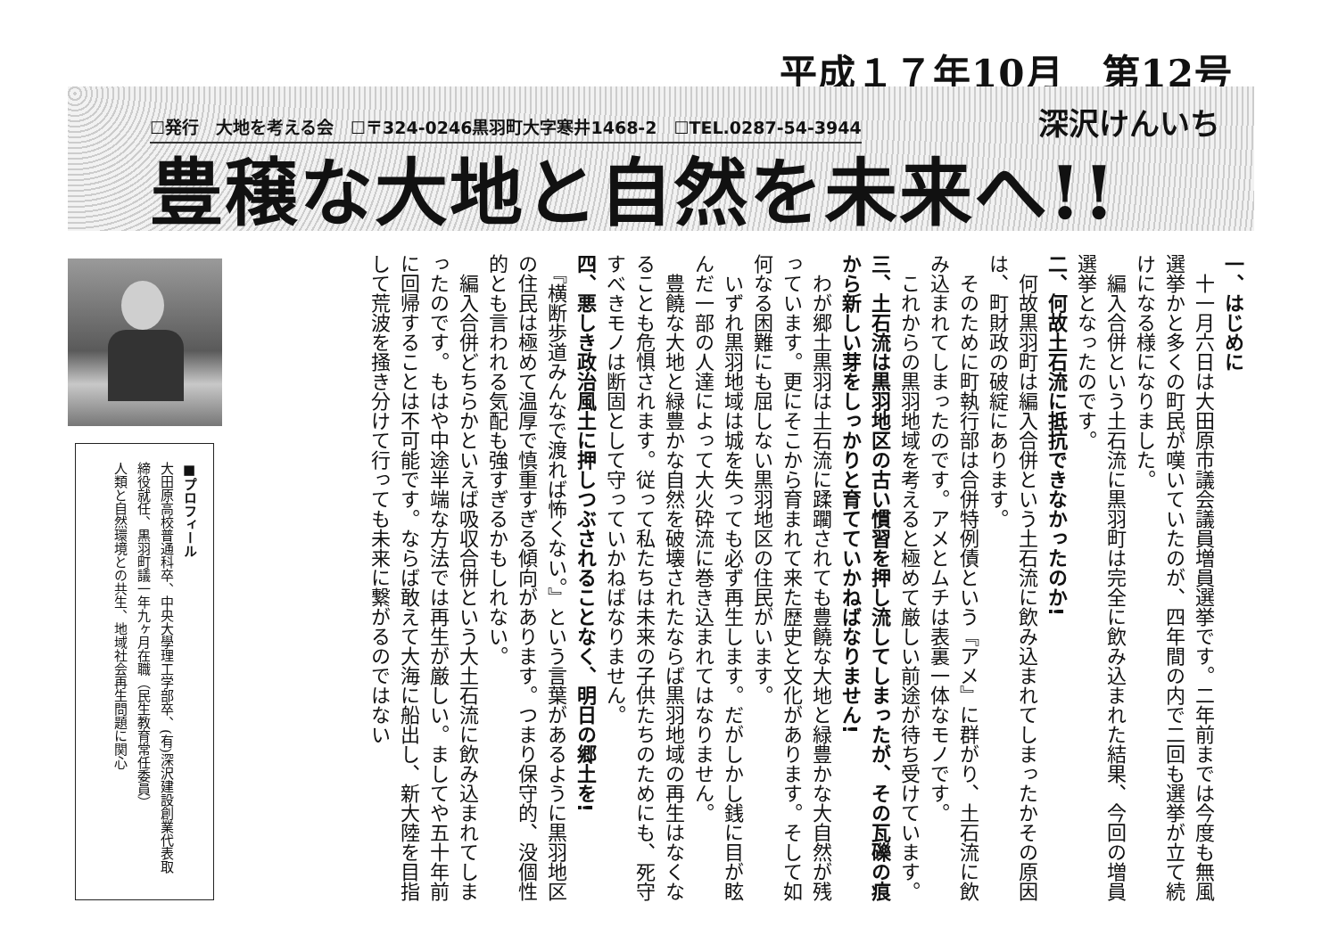平成１７年10月　第12号
☐発行　大地を考える会　☐〒324-0246黒羽町大字寒井1468-2　☐TEL.0287-54-3944 深沢けんいち
豊穣な大地と自然を未来へ!!
一、はじめに
　十一月六日は大田原市議会議員増員選挙です。二年前までは今度も無風選挙かと多くの町民が嘆いていたのが、四年間の内で二回も選挙が立て続けになる様になりました。
　編入合併という土石流に黒羽町は完全に飲み込まれた結果、今回の増員選挙となったのです。
二、何故土石流に抵抗できなかったのか!
　何故黒羽町は編入合併という土石流に飲み込まれてしまったかその原因は、町財政の破綻にあります。
　そのために町執行部は合併特例債という『アメ』に群がり、土石流に飲み込まれてしまったのです。アメとムチは表裏一体なモノです。
　これからの黒羽地域を考えると極めて厳しい前途が待ち受けています。
三、土石流は黒羽地区の古い慣習を押し流してしまったが、その瓦礫の痕から新しい芽をしっかりと育てていかねばなりません!
　わが郷土黒羽は土石流に蹂躙されても豊饒な大地と緑豊かな大自然が残っています。更にそこから育まれて来た歴史と文化があります。そして如何なる困難にも屈しない黒羽地区の住民がいます。
　いずれ黒羽地域は城を失っても必ず再生します。だがしかし銭に目が眩んだ一部の人達によって大火砕流に巻き込まれてはなりません。
　豊饒な大地と緑豊かな自然を破壊されたならば黒羽地域の再生はなくなることも危惧されます。従って私たちは未来の子供たちのためにも、死守すべきモノは断固として守っていかねばなりません。
四、悪しき政治風土に押しつぶされることなく、明日の郷土を!
　『横断歩道みんなで渡れば怖くない。』という言葉があるように黒羽地区の住民は極めて温厚で慎重すぎる傾向があります。つまり保守的、没個性的とも言われる気配も強すぎるかもしれない。
　編入合併どちらかといえば吸収合併という大土石流に飲み込まれてしまったのです。もはや中途半端な方法では再生が厳しい。ましてや五十年前に回帰することは不可能です。ならば敢えて大海に船出し、新大陸を目指して荒波を掻き分けて行っても未来に繋がるのではない
■プロフィール
大田原高校普通科卒、中央大學理工学部卒、(有)深沢建設創業代表取締役就任、黒羽町議一年九ヶ月在職（民生教育常任委員）
人類と自然環境との共生、地域社会再生問題に関心